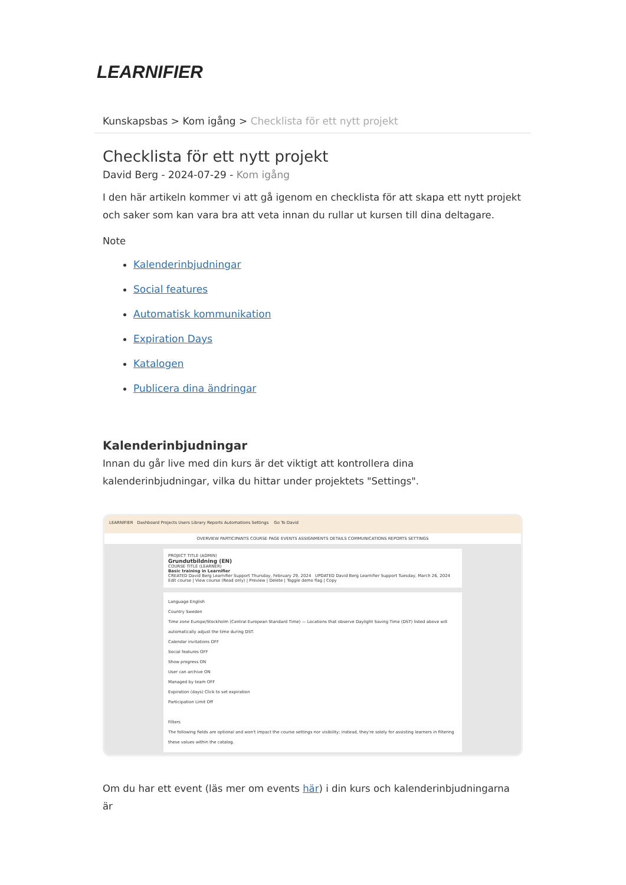LEARNIFIER
Kunskapsbas > Kom igång > Checklista för ett nytt projekt
Checklista för ett nytt projekt
David Berg - 2024-07-29 - Kom igång
I den här artikeln kommer vi att gå igenom en checklista för att skapa ett nytt projekt och saker som kan vara bra att veta innan du rullar ut kursen till dina deltagare.
Note
Kalenderinbjudningar
Social features
Automatisk kommunikation
Expiration Days
Katalogen
Publicera dina ändringar
Kalenderinbjudningar
Innan du går live med din kurs är det viktigt att kontrollera dina kalenderinbjudningar, vilka du hittar under projektets "Settings".
LEARNIFIER Dashboard Projects Users Library Reports Automations Settings Go To David
OVERVIEW PARTICIPANTS COURSE PAGE EVENTS ASSIGNMENTS DETAILS COMMUNICATIONS REPORTS SETTINGS
PROJECT TITLE (ADMIN)
Grundutbildning (EN)
COURSE TITLE (LEARNER)
Basic training in Learnifier
CREATED David Berg Learnifier Support Thursday, February 29, 2024 UPDATED David Berg Learnifier Support Tuesday, March 26, 2024
Edit course | View course (Read only) | Preview | Delete | Toggle demo flag | Copy
Language English
Country Sweden
Time zone Europe/Stockholm (Central European Standard Time) — Locations that observe Daylight Saving Time (DST) listed above will automatically adjust the time during DST.
Calendar invitations OFF
Social features OFF
Show progress ON
User can archive ON
Managed by team OFF
Expiration (days) Click to set expiration
Participation Limit Off
Filters
The following fields are optional and won't impact the course settings nor visibility; instead, they're solely for assisting learners in filtering these values within the catalog.
Om du har ett event (läs mer om events här) i din kurs och kalenderinbjudningarna är